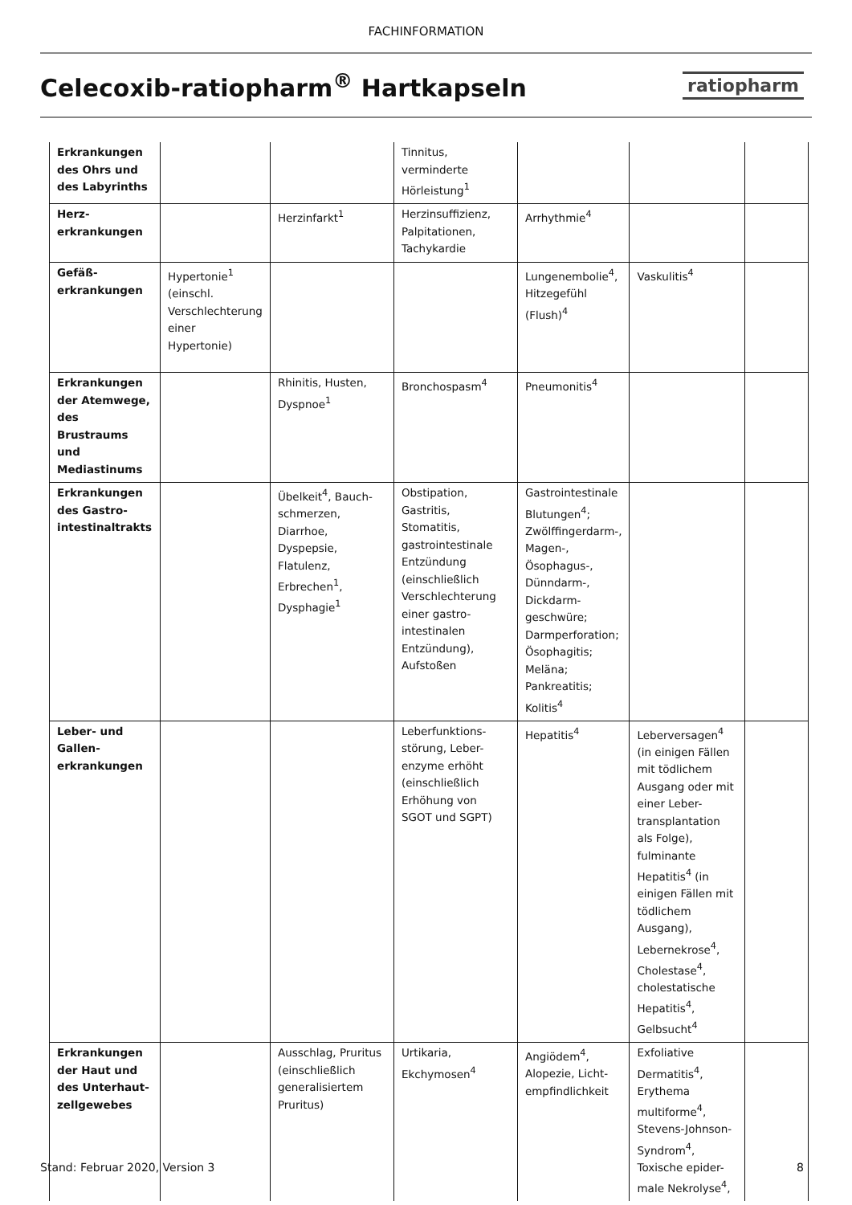FACHINFORMATION
Celecoxib-ratiopharm<sup>®</sup> Hartkapseln
ratiopharm
| Erkrankungen des Ohrs und des Labyrinths | | | Tinnitus, verminderte Hörleistung<sup>1</sup> | | | |
| Herz-erkrankungen | | Herzinfarkt<sup>1</sup> | Herzinsuffizienz, Palpitationen, Tachykardie | Arrhythmie<sup>4</sup> | | |
| Gefäß-erkrankungen | Hypertonie<sup>1</sup> (einschl. Verschlechterung einer Hypertonie) | | | Lungenembolie<sup>4</sup>, Hitzegefühl (Flush)<sup>4</sup> | Vaskulitis<sup>4</sup> | |
| Erkrankungen der Atemwege, des Brustraums und Mediastinums | | Rhinitis, Husten, Dyspnoe<sup>1</sup> | Bronchospasm<sup>4</sup> | Pneumonitis<sup>4</sup> | | |
| Erkrankungen des Gastro-intestinaltrakts | | Übelkeit<sup>4</sup>, Bauch-schmerzen, Diarrhoe, Dyspepsie, Flatulenz, Erbrechen<sup>1</sup>, Dysphagie<sup>1</sup> | Obstipation, Gastritis, Stomatitis, gastrointestinale Entzündung (einschließlich Verschlechterung einer gastro-intestinalen Entzündung), Aufstoßen | Gastrointestinale Blutungen<sup>4</sup>; Zwölffingerdarm-, Magen-, Ösophagus-, Dünndarm-, Dickdarm-geschwüre; Darmperforation; Ösophagitis; Meläna; Pankreatitis; Kolitis<sup>4</sup> | | |
| Leber- und Gallen-erkrankungen | | | Leberfunktions-störung, Leber-enzyme erhöht (einschließlich Erhöhung von SGOT und SGPT) | Hepatitis<sup>4</sup> | Leberversagen<sup>4</sup> (in einigen Fällen mit tödlichem Ausgang oder mit einer Leber-transplantation als Folge), fulminante Hepatitis<sup>4</sup> (in einigen Fällen mit tödlichem Ausgang), Lebernekrose<sup>4</sup>, Cholestase<sup>4</sup>, cholestatische Hepatitis<sup>4</sup>, Gelbsucht<sup>4</sup> | |
| Erkrankungen der Haut und des Unterhaut-zellgewebes | | Ausschlag, Pruritus (einschließlich generalisiertem Pruritus) | Urtikaria, Ekchymosen<sup>4</sup> | Angiödem<sup>4</sup>, Alopezie, Licht-empfindlichkeit | Exfoliative Dermatitis<sup>4</sup>, Erythema multiforme<sup>4</sup>, Stevens-Johnson-Syndrom<sup>4</sup>, Toxische epider-male Nekrolyse<sup>4</sup>, | |
Stand: Februar 2020, Version 3 8